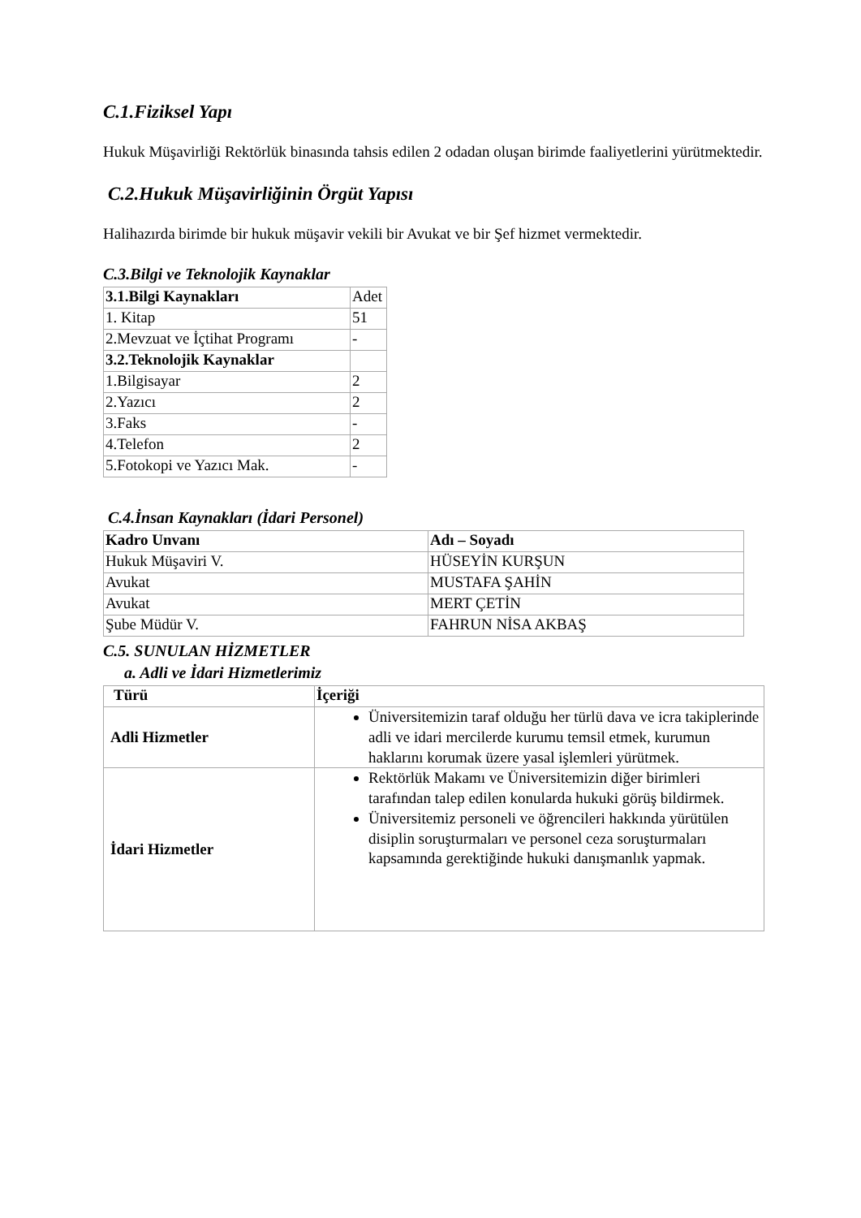C.1.Fiziksel Yapı
Hukuk Müşavirliği Rektörlük binasında tahsis edilen 2 odadan oluşan birimde faaliyetlerini yürütmektedir.
C.2.Hukuk Müşavirliğinin Örgüt Yapısı
Halihazırda birimde bir hukuk müşavir vekili bir Avukat ve bir Şef hizmet vermektedir.
C.3.Bilgi ve Teknolojik Kaynaklar
| 3.1.Bilgi Kaynakları | Adet |
| 1. Kitap | 51 |
| 2.Mevzuat ve İçtihat Programı | - |
| 3.2.Teknolojik Kaynaklar | |
| 1.Bilgisayar | 2 |
| 2.Yazıcı | 2 |
| 3.Faks | - |
| 4.Telefon | 2 |
| 5.Fotokopi ve Yazıcı Mak. | - |
C.4.İnsan Kaynakları (İdari Personel)
| Kadro Unvanı | Adı – Soyadı |
| --- | --- |
| Hukuk Müşaviri V. | HÜSEYİN KURŞUN |
| Avukat | MUSTAFA ŞAHİN |
| Avukat | MERT ÇETİN |
| Şube Müdür V. | FAHRUN NİSA AKBAŞ |
C.5. SUNULAN HİZMETLER
a. Adli ve İdari Hizmetlerimiz
| Türü | İçeriği |
| --- | --- |
| Adli Hizmetler | Üniversitemizin taraf olduğu her türlü dava ve icra takiplerinde adli ve idari mercilerde kurumu temsil etmek, kurumun haklarını korumak üzere yasal işlemleri yürütmek. |
| İdari Hizmetler | Rektörlük Makamı ve Üniversitemizin diğer birimleri tarafından talep edilen konularda hukuki görüş bildirmek. Üniversitemiz personeli ve öğrencileri hakkında yürütülen disiplin soruşturmaları ve personel ceza soruşturmaları kapsamında gerektiğinde hukuki danışmanlık yapmak. |